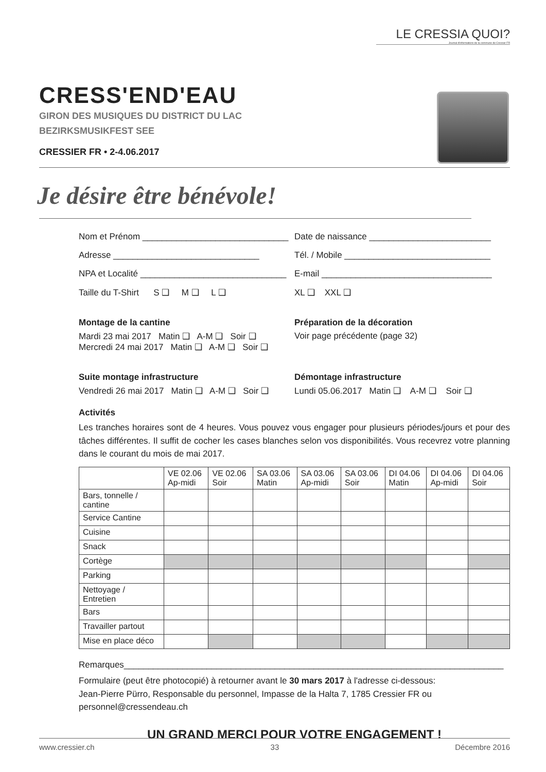LE CRESSIA QUOI?
Journal d'informations de la commune de Cressier FR
CRESS'END'EAU
GIRON DES MUSIQUES DU DISTRICT DU LAC
BEZIRKSMUSIKFEST SEE
CRESSIER FR • 2-4.06.2017
Je désire être bénévole!
Nom et Prénom ______________________________
Date de naissance _________________________
Adresse ______________________________
Tél. / Mobile ______________________________
NPA et Localité ______________________________
E-mail ___________________________________
Taille du T-Shirt S ❑ M ❑ L ❑
XL ❑ XXL ❑
Montage de la cantine
Mardi 23 mai 2017 Matin ❑ A-M ❑ Soir ❑
Mercredi 24 mai 2017 Matin ❑ A-M ❑ Soir ❑
Préparation de la décoration
Voir page précédente (page 32)
Suite montage infrastructure
Vendredi 26 mai 2017 Matin ❑ A-M ❑ Soir ❑
Démontage infrastructure
Lundi 05.06.2017 Matin ❑ A-M ❑ Soir ❑
Activités
Les tranches horaires sont de 4 heures. Vous pouvez vous engager pour plusieurs périodes/jours et pour des tâches différentes. Il suffit de cocher les cases blanches selon vos disponibilités. Vous recevrez votre planning dans le courant du mois de mai 2017.
| | VE 02.06 Ap-midi | VE 02.06 Soir | SA 03.06 Matin | SA 03.06 Ap-midi | SA 03.06 Soir | DI 04.06 Matin | DI 04.06 Ap-midi | DI 04.06 Soir |
| --- | --- | --- | --- | --- | --- | --- | --- | --- |
| Bars, tonnelle / cantine | | | | | | | | |
| Service Cantine | | | | | | | | |
| Cuisine | | | | | | | | |
| Snack | | | | | | | | |
| Cortège | | | | | | | | |
| Parking | | | | | | | | |
| Nettoyage / Entretien | | | | | | | | |
| Bars | | | | | | | | |
| Travailler partout | | | | | | | | |
| Mise en place déco | | | | | | | | |
Remarques______________________________________________________________________________
Formulaire (peut être photocopié) à retourner avant le 30 mars 2017 à l'adresse ci-dessous:
Jean-Pierre Pürro, Responsable du personnel, Impasse de la Halta 7, 1785 Cressier FR ou personnel@cressendeau.ch
UN GRAND MERCI POUR VOTRE ENGAGEMENT !
www.cressier.ch 33 Décembre 2016